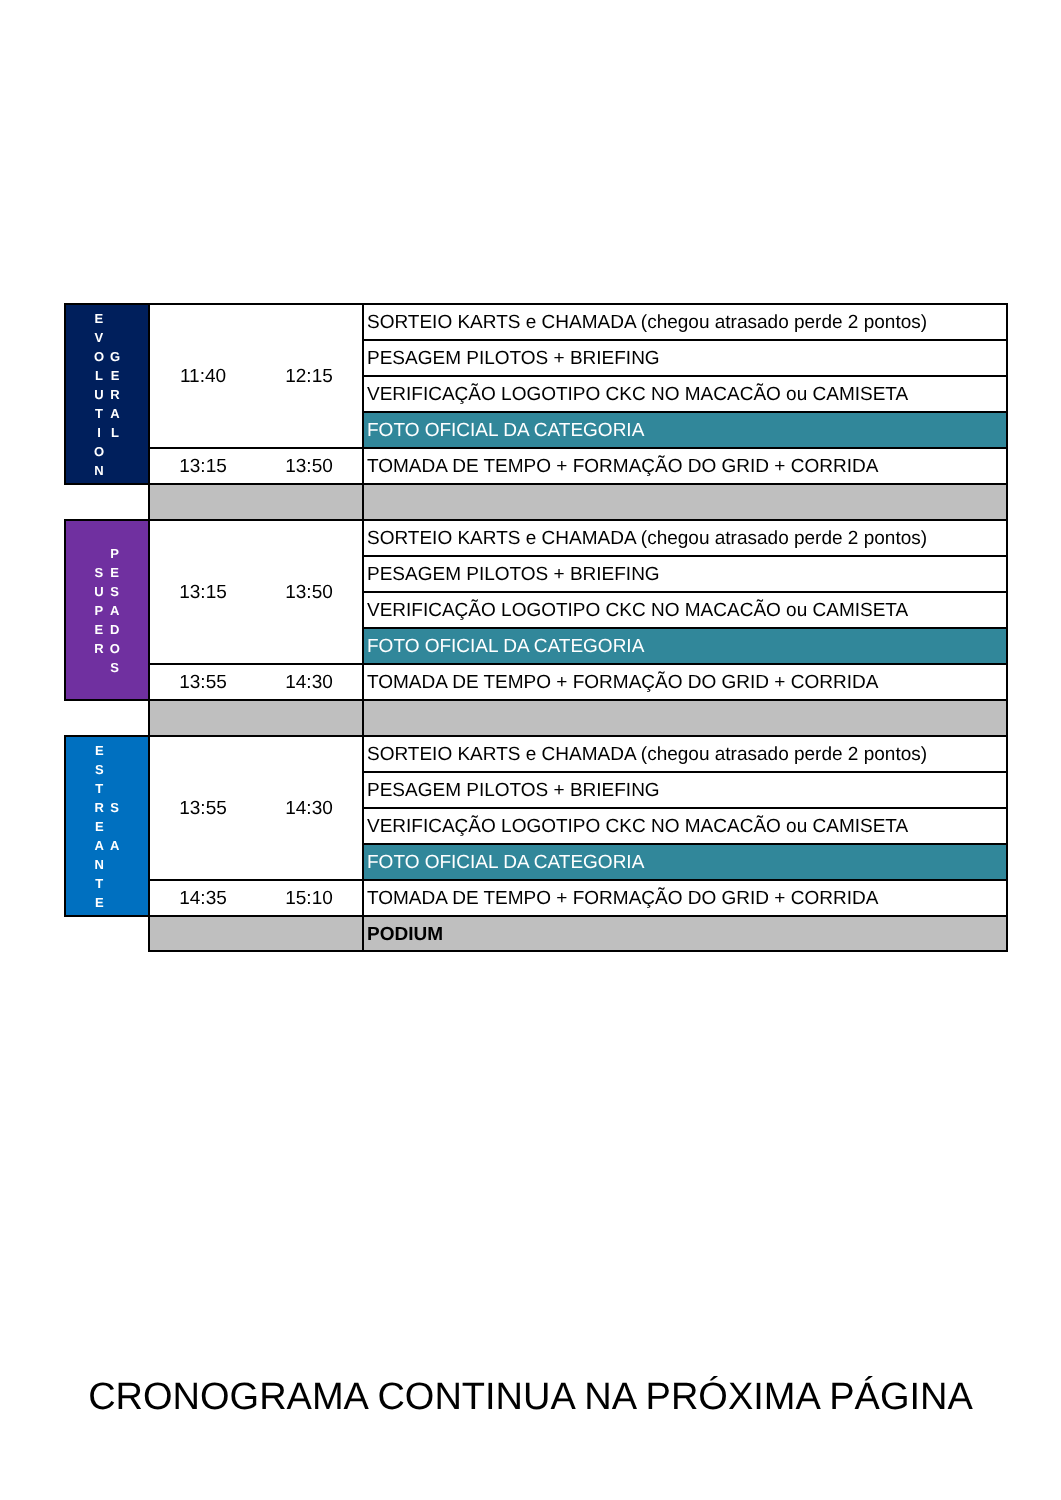| E V O L U T I O N G E R A L | 11:40 | 12:15 | SORTEIO KARTS e CHAMADA (chegou atrasado perde 2 pontos) |
| | | | PESAGEM PILOTOS + BRIEFING |
| | | | VERIFICAÇÃO LOGOTIPO CKC NO MACACÃO ou CAMISETA |
| | | | FOTO OFICIAL DA CATEGORIA |
| | 13:15 | 13:50 | TOMADA DE TEMPO + FORMAÇÃO DO GRID + CORRIDA |
| S U P E R P E S A D O S | 13:15 | 13:50 | SORTEIO KARTS e CHAMADA (chegou atrasado perde 2 pontos) |
| | | | PESAGEM PILOTOS + BRIEFING |
| | | | VERIFICAÇÃO LOGOTIPO CKC NO MACACÃO ou CAMISETA |
| | | | FOTO OFICIAL DA CATEGORIA |
| | 13:55 | 14:30 | TOMADA DE TEMPO + FORMAÇÃO DO GRID + CORRIDA |
| E S T R E A N T E S A | 13:55 | 14:30 | SORTEIO KARTS e CHAMADA (chegou atrasado perde 2 pontos) |
| | | | PESAGEM PILOTOS + BRIEFING |
| | | | VERIFICAÇÃO LOGOTIPO CKC NO MACACÃO ou CAMISETA |
| | | | FOTO OFICIAL DA CATEGORIA |
| | 14:35 | 15:10 | TOMADA DE TEMPO + FORMAÇÃO DO GRID + CORRIDA |
| | | | PODIUM |
CRONOGRAMA CONTINUA NA PRÓXIMA PÁGINA